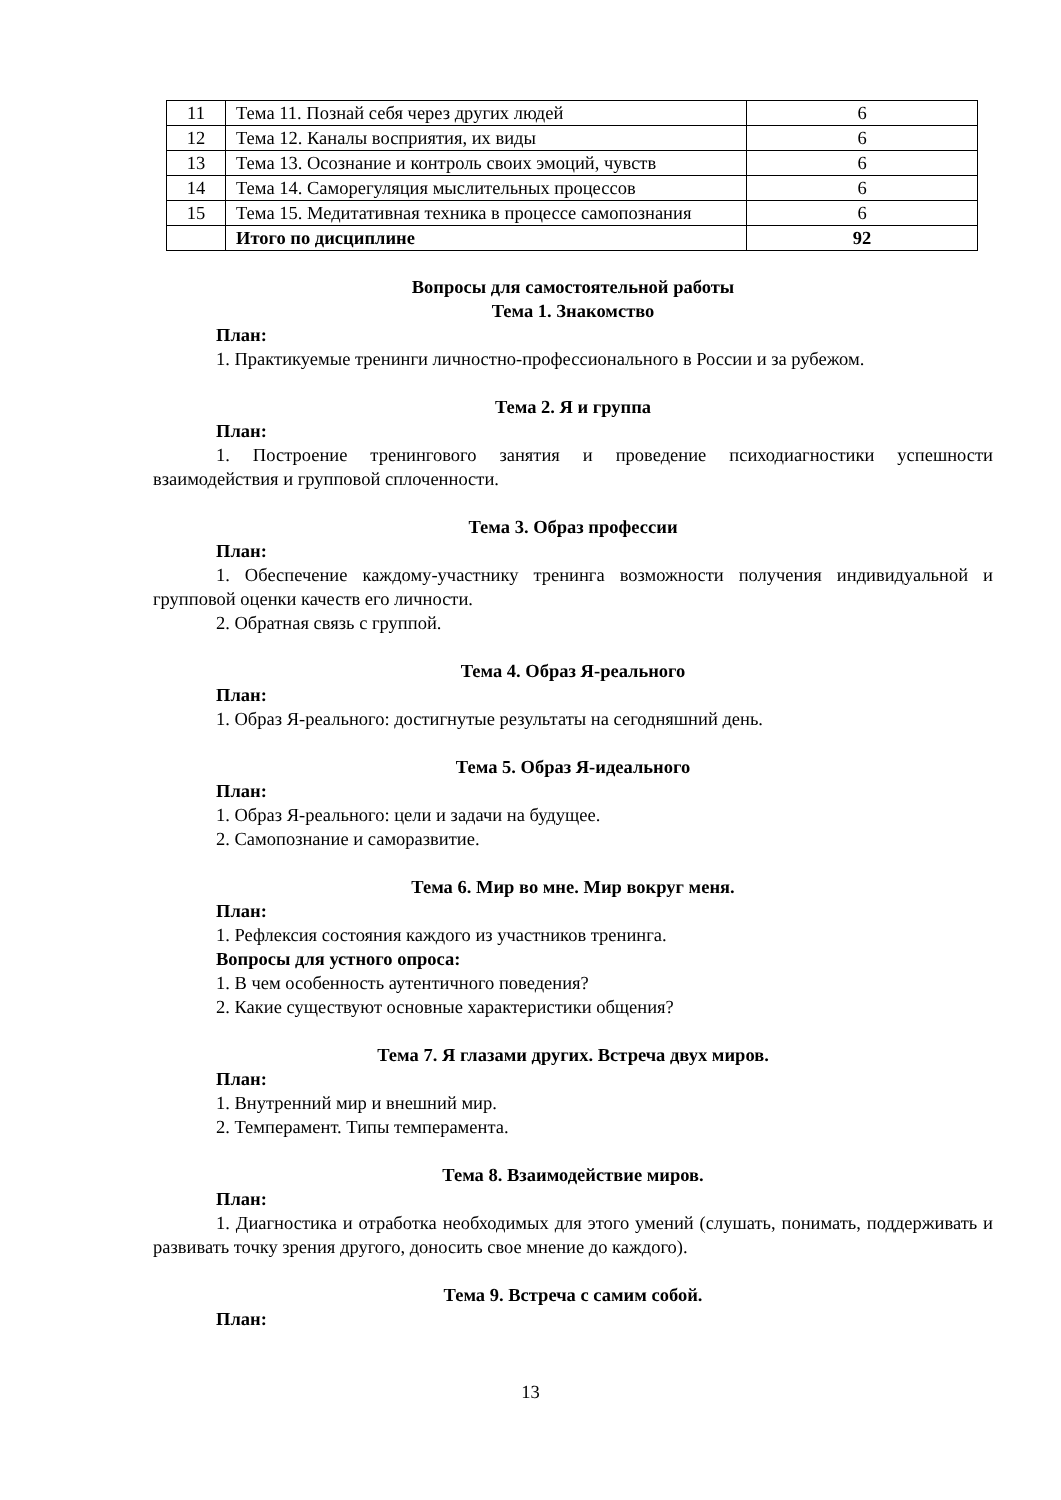| 11 | Тема 11. Познай себя через других людей | 6 |
| 12 | Тема 12. Каналы восприятия, их виды | 6 |
| 13 | Тема 13. Осознание и контроль своих эмоций, чувств | 6 |
| 14 | Тема 14. Саморегуляция мыслительных процессов | 6 |
| 15 | Тема 15. Медитативная техника в процессе самопознания | 6 |
| | Итого по дисциплине | 92 |
Вопросы для самостоятельной работы
Тема 1. Знакомство
План:
1. Практикуемые тренинги личностно-профессионального в России и за рубежом.
Тема 2. Я и группа
План:
1. Построение тренингового занятия и проведение психодиагностики успешности взаимодействия и групповой сплоченности.
Тема 3. Образ профессии
План:
1. Обеспечение каждому-участнику тренинга возможности получения индивидуальной и групповой оценки качеств его личности.
2. Обратная связь с группой.
Тема 4. Образ Я-реального
План:
1. Образ Я-реального: достигнутые результаты на сегодняшний день.
Тема 5. Образ Я-идеального
План:
1. Образ Я-реального: цели и задачи на будущее.
2. Самопознание и саморазвитие.
Тема 6. Мир во мне. Мир вокруг меня.
План:
1. Рефлексия состояния каждого из участников тренинга.
Вопросы для устного опроса:
1. В чем особенность аутентичного поведения?
2. Какие существуют основные характеристики общения?
Тема 7. Я глазами других. Встреча двух миров.
План:
1. Внутренний мир и внешний мир.
2. Темперамент. Типы темперамента.
Тема 8. Взаимодействие миров.
План:
1. Диагностика и отработка необходимых для этого умений (слушать, понимать, поддерживать и развивать точку зрения другого, доносить свое мнение до каждого).
Тема 9. Встреча с самим собой.
План:
13